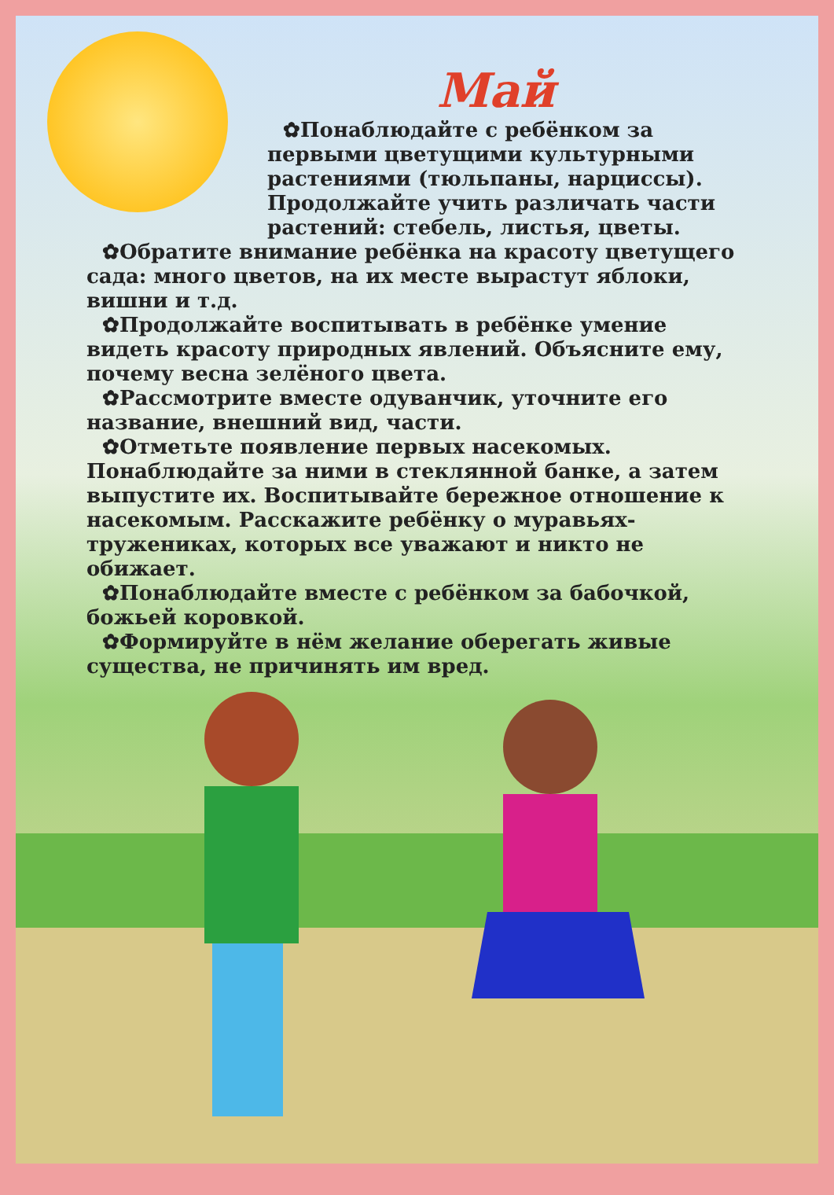Май
✿Понаблюдайте с ребёнком за первыми цветущими культурными растениями (тюльпаны, нарциссы). Продолжайте учить различать части растений: стебель, листья, цветы.
✿Обратите внимание ребёнка на красоту цветущего сада: много цветов, на их месте вырастут яблоки, вишни и т.д.
✿Продолжайте воспитывать в ребёнке умение видеть красоту природных явлений. Объясните ему, почему весна зелёного цвета.
✿Рассмотрите вместе одуванчик, уточните его название, внешний вид, части.
✿Отметьте появление первых насекомых. Понаблюдайте за ними в стеклянной банке, а затем выпустите их. Воспитывайте бережное отношение к насекомым. Расскажите ребёнку о муравьях-тружениках, которых все уважают и никто не обижает.
✿Понаблюдайте вместе с ребёнком за бабочкой, божьей коровкой.
✿Формируйте в нём желание оберегать живые существа, не причинять им вред.